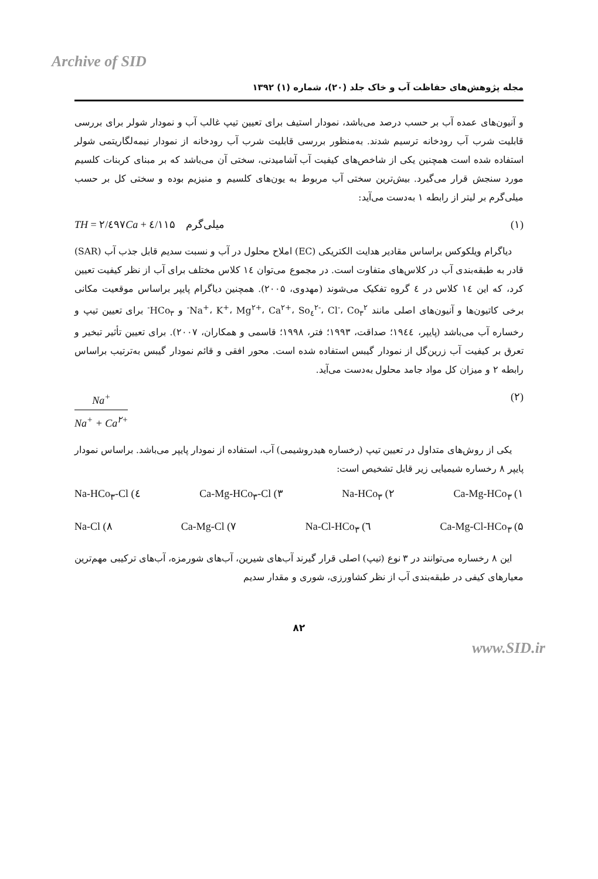Archive of SID
مجله پژوهش‌های حفاظت آب و خاک جلد (۲۰)، شماره (۱) ۱۳۹۲
و آنیون‌های عمده آب بر حسب درصد می‌باشد، نمودار استیف برای تعیین تیپ غالب آب و نمودار شولر برای بررسی قابلیت شرب آب رودخانه ترسیم شدند. به‌منظور بررسی قابلیت شرب آب رودخانه از نمودار نیمه‌لگاریتمی شولر استفاده شده است همچنین یکی از شاخص‌های کیفیت آب آشامیدنی، سختی آن می‌باشد که بر مبنای کربنات کلسیم مورد سنجش قرار می‌گیرد. بیش‌ترین سختی آب مربوط به یون‌های کلسیم و منیزیم بوده و سختی کل بر حسب میلی‌گرم بر لیتر از رابطه ۱ به‌دست می‌آید:
TH = ۲/٤۹۷Ca + ٤/۱۱۵ میلی‌گرم (۱)
دیاگرام ویلکوکس براساس مقادیر هدایت الکتریکی (EC) املاح محلول در آب و نسبت سدیم قابل جذب آب (SAR) قادر به طبقه‌بندی آب در کلاس‌های متفاوت است. در مجموع می‌توان ۱٤ کلاس مختلف برای آب از نظر کیفیت تعیین کرد، که این ۱٤ کلاس در ٤ گروه تفکیک می‌شوند (مهدوی، ۲۰۰۵). همچنین دیاگرام پایپر براساس موقعیت مکانی برخی کاتیون‌ها و آنیون‌های اصلی مانند Na<sup>+</sup>، K<sup>+</sup>، Mg<sup>۲+</sup>، Ca<sup>۲+</sup>، So<sub>٤</sub><sup>۲-</sup>، Cl<sup>-</sup>، Co<sub>۳</sub><sup>۲-</sup> و HCo<sub>۳</sub><sup>-</sup> برای تعیین تیپ و رخساره آب می‌باشد (پایپر، ۱۹٤٤؛ صداقت، ۱۹۹۳؛ فتر، ۱۹۹۸؛ قاسمی و همکاران، ۲۰۰۷). برای تعیین تأثیر تبخیر و تعرق بر کیفیت آب زرین‌گل از نمودار گیبس استفاده شده است. محور افقی و قائم نمودار گیبس به‌ترتیب براساس رابطه ۲ و میزان کل مواد جامد محلول به‌دست می‌آید.
Na<sup>+</sup>
Na<sup>+</sup> + Ca<sup>۲+</sup>
(۲)
یکی از روش‌های متداول در تعیین تیپ (رخساره هیدروشیمی) آب، استفاده از نمودار پایپر می‌باشد. براساس نمودار پایپر ۸ رخساره شیمیایی زیر قابل تشخیص است:
۱) Ca-Mg-HCo<sub>۳</sub> ۲) Na-HCo<sub>۳</sub> ۳) Ca-Mg-HCo<sub>۳</sub>-Cl ٤) Na-HCo<sub>۳</sub>-Cl
۵) Ca-Mg-Cl-HCo<sub>۳</sub> ٦) Na-Cl-HCo<sub>۳</sub> ۷) Ca-Mg-Cl ۸) Na-Cl
این ۸ رخساره می‌توانند در ۳ نوع (تیپ) اصلی قرار گیرند آب‌های شیرین، آب‌های شورمزه، آب‌های ترکیبی مهم‌ترین معیارهای کیفی در طبقه‌بندی آب از نظر کشاورزی، شوری و مقدار سدیم
۸۲
www.SID.ir